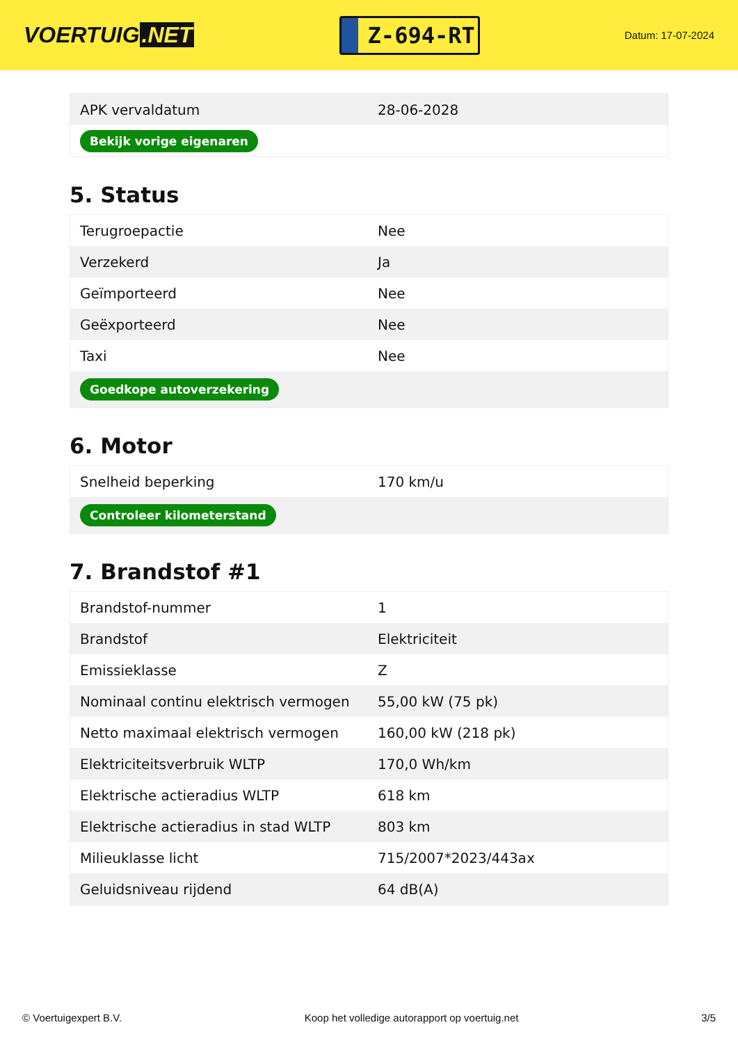VOERTUIG.NET
Z-694-RT
Datum: 17-07-2024
| APK vervaldatum | 28-06-2028 |
| Bekijk vorige eigenaren | |
5. Status
| Terugroepactie | Nee |
| Verzekerd | Ja |
| Geïmporteerd | Nee |
| Geëxporteerd | Nee |
| Taxi | Nee |
| Goedkope autoverzekering | |
6. Motor
| Snelheid beperking | 170 km/u |
| Controleer kilometerstand | |
7. Brandstof #1
| Brandstof-nummer | 1 |
| Brandstof | Elektriciteit |
| Emissieklasse | Z |
| Nominaal continu elektrisch vermogen | 55,00 kW (75 pk) |
| Netto maximaal elektrisch vermogen | 160,00 kW (218 pk) |
| Elektriciteitsverbruik WLTP | 170,0 Wh/km |
| Elektrische actieradius WLTP | 618 km |
| Elektrische actieradius in stad WLTP | 803 km |
| Milieuklasse licht | 715/2007*2023/443ax |
| Geluidsniveau rijdend | 64 dB(A) |
© Voertuigexpert B.V. Koop het volledige autorapport op voertuig.net 3/5